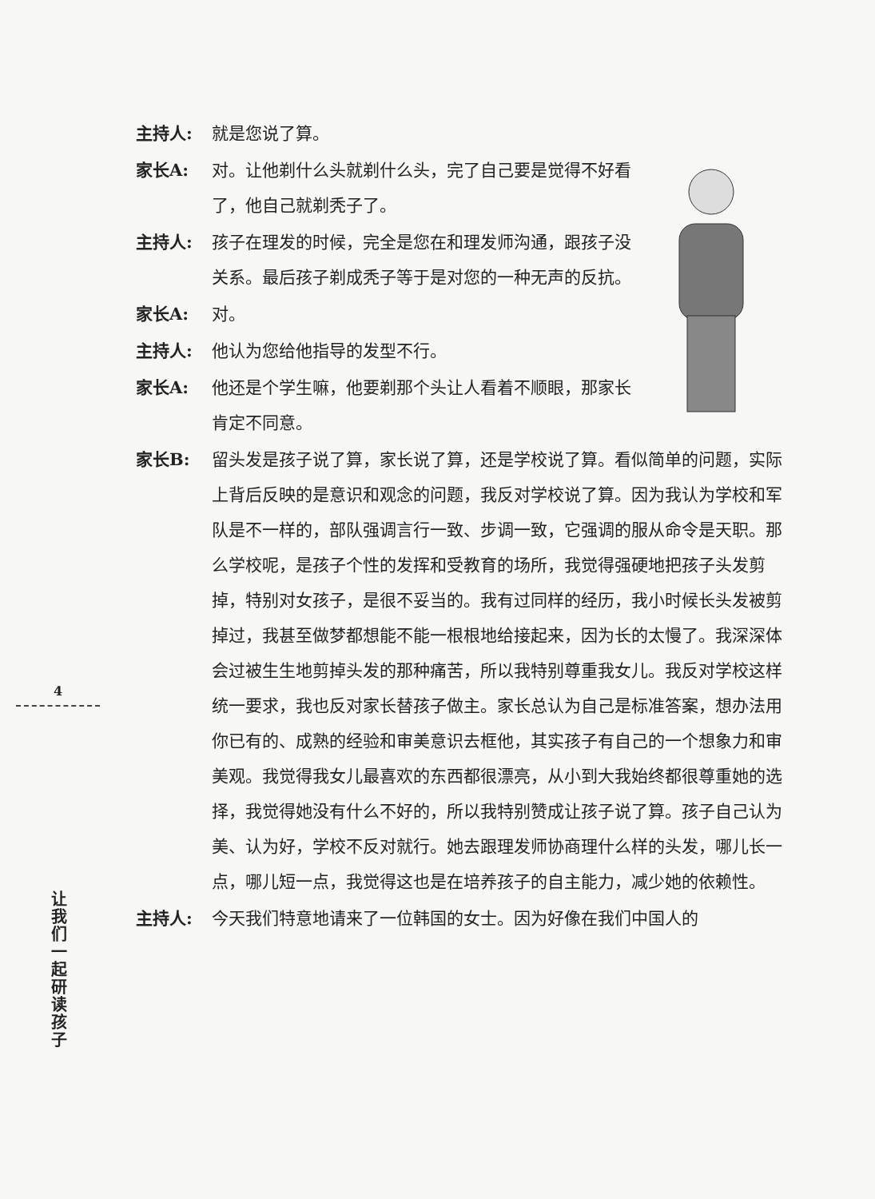主持人: 就是您说了算。
家长A: 对。让他剃什么头就剃什么头，完了自己要是觉得不好看了，他自己就剃秃子了。
主持人: 孩子在理发的时候，完全是您在和理发师沟通，跟孩子没关系。最后孩子剃成秃子等于是对您的一种无声的反抗。
家长A: 对。
主持人: 他认为您给他指导的发型不行。
家长A: 他还是个学生嘛，他要剃那个头让人看着不顺眼，那家长肯定不同意。
家长B: 留头发是孩子说了算，家长说了算，还是学校说了算。看似简单的问题，实际上背后反映的是意识和观念的问题，我反对学校说了算。因为我认为学校和军队是不一样的，部队强调言行一致、步调一致，它强调的服从命令是天职。那么学校呢，是孩子个性的发挥和受教育的场所，我觉得强硬地把孩子头发剪掉，特别对女孩子，是很不妥当的。我有过同样的经历，我小时候长头发被剪掉过，我甚至做梦都想能不能一根根地给接起来，因为长的太慢了。我深深体会过被生生地剪掉头发的那种痛苦，所以我特别尊重我女儿。我反对学校这样统一要求，我也反对家长替孩子做主。家长总认为自己是标准答案，想办法用你已有的、成熟的经验和审美意识去框他，其实孩子有自己的一个想象力和审美观。我觉得我女儿最喜欢的东西都很漂亮，从小到大我始终都很尊重她的选择，我觉得她没有什么不好的，所以我特别赞成让孩子说了算。孩子自己认为美、认为好，学校不反对就行。她去跟理发师协商理什么样的头发，哪儿长一点，哪儿短一点，我觉得这也是在培养孩子的自主能力，减少她的依赖性。
主持人: 今天我们特意地请来了一位韩国的女士。因为好像在我们中国人的
4
让我们一起研读孩子